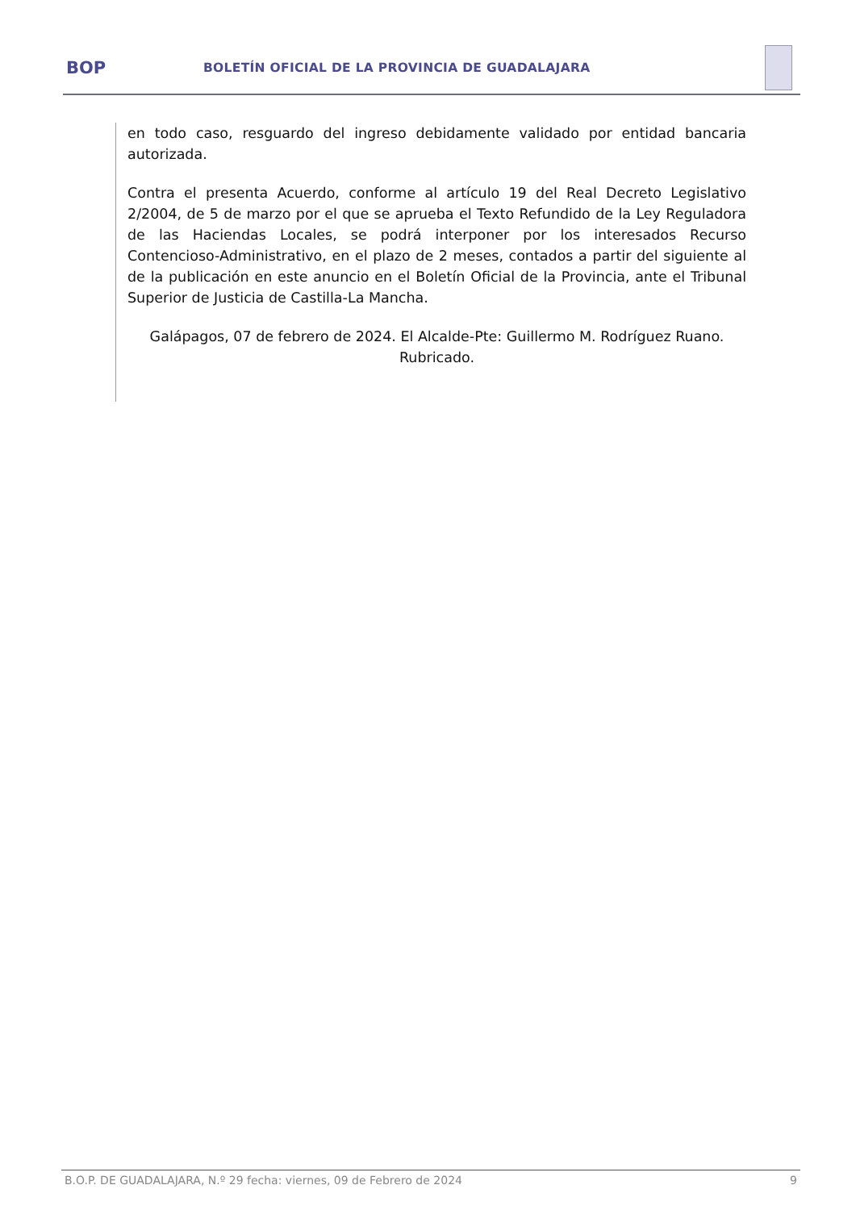BOP
BOLETÍN OFICIAL DE LA PROVINCIA DE GUADALAJARA
en todo caso, resguardo del ingreso debidamente validado por entidad bancaria autorizada.
Contra el presenta Acuerdo, conforme al artículo 19 del Real Decreto Legislativo 2/2004, de 5 de marzo por el que se aprueba el Texto Refundido de la Ley Reguladora de las Haciendas Locales, se podrá interponer por los interesados Recurso Contencioso-Administrativo, en el plazo de 2 meses, contados a partir del siguiente al de la publicación en este anuncio en el Boletín Oficial de la Provincia, ante el Tribunal Superior de Justicia de Castilla-La Mancha.
Galápagos, 07 de febrero de 2024. El Alcalde-Pte: Guillermo M. Rodríguez Ruano. Rubricado.
B.O.P. DE GUADALAJARA, N.º 29 fecha: viernes, 09 de Febrero de 2024 9